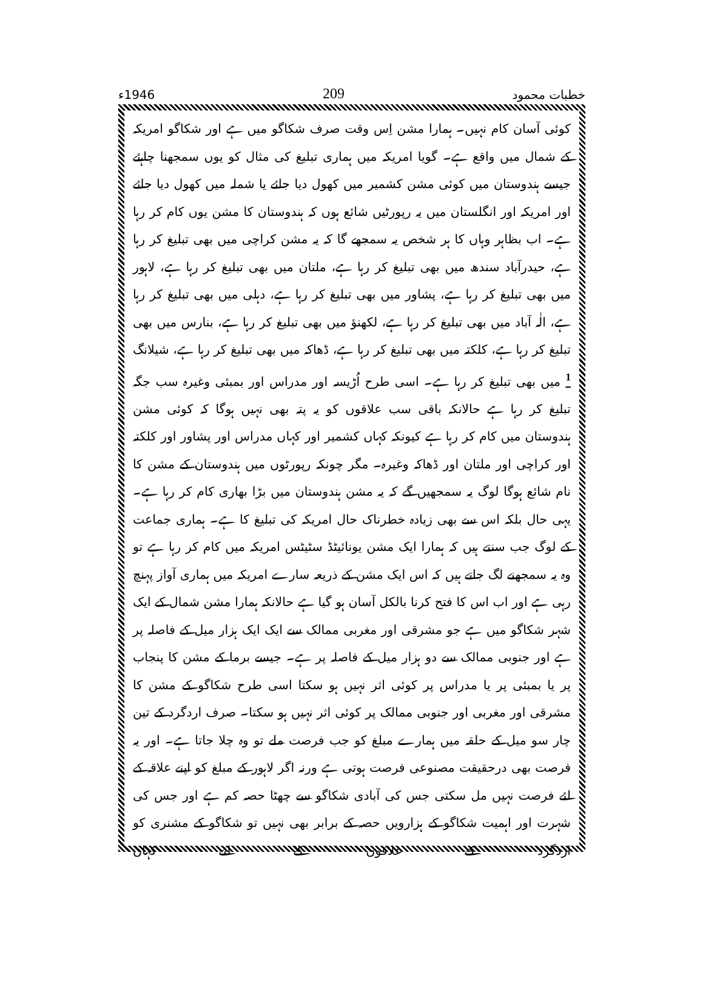خطبات محمود 209 1946ء
کوئی آسان کام نہیں۔ ہمارا مشن اِس وقت صرف شکاگو میں ہے اور شکاگو امریکہ کے شمال میں واقع ہے۔ گویا امریکہ میں ہماری تبلیغ کی مثال کو یوں سمجھنا چاہئے جیسے ہندوستان میں کوئی مشن کشمیر میں کھول دیا جائے یا شملہ میں کھول دیا جائے اور امریکہ اور انگلستان میں یہ رپورٹیں شائع ہوں کہ ہندوستان کا مشن یوں کام کر رہا ہے۔ اب بظاہر وہاں کا ہر شخص یہ سمجھے گا کہ یہ مشن کراچی میں بھی تبلیغ کر رہا ہے، حیدرآباد سندھ میں بھی تبلیغ کر رہا ہے، ملتان میں بھی تبلیغ کر رہا ہے، لاہور میں بھی تبلیغ کر رہا ہے، پشاور میں بھی تبلیغ کر رہا ہے، دہلی میں بھی تبلیغ کر رہا ہے، الٰہ آباد میں بھی تبلیغ کر رہا ہے، لکھنؤ میں بھی تبلیغ کر رہا ہے، بنارس میں بھی تبلیغ کر رہا ہے، کلکتہ میں بھی تبلیغ کر رہا ہے، ڈھاکہ میں بھی تبلیغ کر رہا ہے، شیلانگ <sup>1</sup> میں بھی تبلیغ کر رہا ہے۔ اسی طرح اُڑیسہ اور مدراس اور بمبئی وغیرہ سب جگہ تبلیغ کر رہا ہے حالانکہ باقی سب علاقوں کو یہ پتہ بھی نہیں ہوگا کہ کوئی مشن ہندوستان میں کام کر رہا ہے کیونکہ کہاں کشمیر اور کہاں مدراس اور پشاور اور کلکتہ اور کراچی اور ملتان اور ڈھاکہ وغیرہ۔ مگر چونکہ رپورٹوں میں ہندوستان کے مشن کا نام شائع ہوگا لوگ یہ سمجھیں گے کہ یہ مشن ہندوستان میں بڑا بھاری کام کر رہا ہے۔ یہی حال بلکہ اس سے بھی زیادہ خطرناک حال امریکہ کی تبلیغ کا ہے۔ ہماری جماعت کے لوگ جب سنتے ہیں کہ ہمارا ایک مشن یونائیٹڈ سٹیٹس امریکہ میں کام کر رہا ہے تو وہ یہ سمجھنے لگ جاتے ہیں کہ اس ایک مشن کے ذریعہ سارے امریکہ میں ہماری آواز پہنچ رہی ہے اور اب اس کا فتح کرنا بالکل آسان ہو گیا ہے حالانکہ ہمارا مشن شمال کے ایک شہر شکاگو میں ہے جو مشرقی اور مغربی ممالک سے ایک ایک ہزار میل کے فاصلہ پر ہے اور جنوبی ممالک سے دو ہزار میل کے فاصلہ پر ہے۔ جیسے برما کے مشن کا پنجاب پر یا بمبئی پر یا مدراس پر کوئی اثر نہیں ہو سکتا اسی طرح شکاگو کے مشن کا مشرقی اور مغربی اور جنوبی ممالک پر کوئی اثر نہیں ہو سکتا۔ صرف اردگرد کے تین چار سو میل کے حلقہ میں ہمارے مبلغ کو جب فرصت ملے تو وہ چلا جاتا ہے۔ اور یہ فرصت بھی درحقیقت مصنوعی فرصت ہوتی ہے ورنہ اگر لاہور کے مبلغ کو اپنے علاقہ کے لئے فرصت نہیں مل سکتی جس کی آبادی شکاگو سے چھٹا حصہ کم ہے اور جس کی شہرت اور اہمیت شکاگو کے ہزارویں حصہ کے برابر بھی نہیں تو شکاگو کے مشنری کو اردگرد کے علاقوں کے لئے کہاں